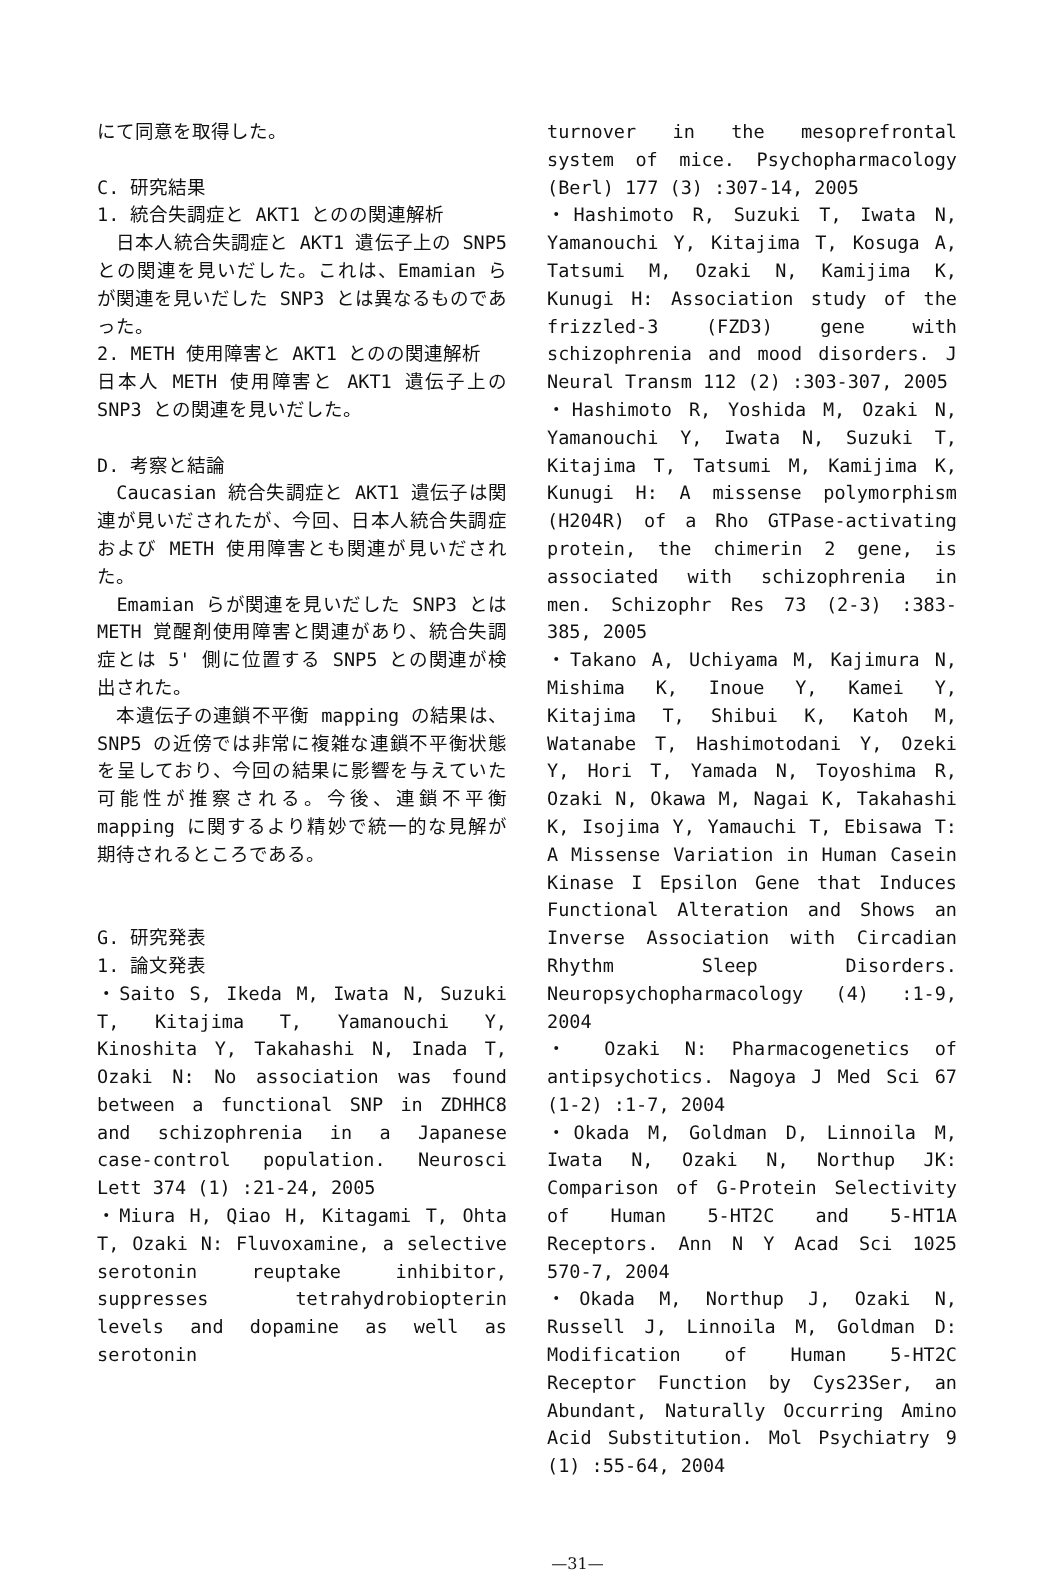にて同意を取得した。
C. 研究結果
1. 統合失調症と AKT1 とのの関連解析
　日本人統合失調症と AKT1 遺伝子上の SNP5 との関連を見いだした。これは、Emamian らが関連を見いだした SNP3 とは異なるものであった。
2. METH 使用障害と AKT1 とのの関連解析
日本人 METH 使用障害と AKT1 遺伝子上の SNP3 との関連を見いだした。
D. 考察と結論
　Caucasian 統合失調症と AKT1 遺伝子は関連が見いだされたが、今回、日本人統合失調症および METH 使用障害とも関連が見いだされた。
　Emamian らが関連を見いだした SNP3 とは METH 覚醒剤使用障害と関連があり、統合失調症とは 5' 側に位置する SNP5 との関連が検出された。
　本遺伝子の連鎖不平衡 mapping の結果は、SNP5 の近傍では非常に複雑な連鎖不平衡状態を呈しており、今回の結果に影響を与えていた可能性が推察される。今後、連鎖不平衡 mapping に関するより精妙で統一的な見解が期待されるところである。
G. 研究発表
1. 論文発表
・Saito S, Ikeda M, Iwata N, Suzuki T, Kitajima T, Yamanouchi Y, Kinoshita Y, Takahashi N, Inada T, Ozaki N: No association was found between a functional SNP in ZDHHC8 and schizophrenia in a Japanese case-control population. Neurosci Lett 374 (1) :21-24, 2005
・Miura H, Qiao H, Kitagami T, Ohta T, Ozaki N: Fluvoxamine, a selective serotonin reuptake inhibitor, suppresses tetrahydrobiopterin levels and dopamine as well as serotonin
turnover in the mesoprefrontal system of mice. Psychopharmacology (Berl) 177 (3) :307-14, 2005
・Hashimoto R, Suzuki T, Iwata N, Yamanouchi Y, Kitajima T, Kosuga A, Tatsumi M, Ozaki N, Kamijima K, Kunugi H: Association study of the frizzled-3 (FZD3) gene with schizophrenia and mood disorders. J Neural Transm 112 (2) :303-307, 2005
・Hashimoto R, Yoshida M, Ozaki N, Yamanouchi Y, Iwata N, Suzuki T, Kitajima T, Tatsumi M, Kamijima K, Kunugi H: A missense polymorphism (H204R) of a Rho GTPase-activating protein, the chimerin 2 gene, is associated with schizophrenia in men. Schizophr Res 73 (2-3) :383-385, 2005
・Takano A, Uchiyama M, Kajimura N, Mishima K, Inoue Y, Kamei Y, Kitajima T, Shibui K, Katoh M, Watanabe T, Hashimotodani Y, Ozeki Y, Hori T, Yamada N, Toyoshima R, Ozaki N, Okawa M, Nagai K, Takahashi K, Isojima Y, Yamauchi T, Ebisawa T: A Missense Variation in Human Casein Kinase I Epsilon Gene that Induces Functional Alteration and Shows an Inverse Association with Circadian Rhythm Sleep Disorders. Neuropsychopharmacology (4) :1-9, 2004
・ Ozaki N: Pharmacogenetics of antipsychotics. Nagoya J Med Sci 67 (1-2) :1-7, 2004
・Okada M, Goldman D, Linnoila M, Iwata N, Ozaki N, Northup JK: Comparison of G-Protein Selectivity of Human 5-HT2C and 5-HT1A Receptors. Ann N Y Acad Sci 1025 570-7, 2004
・Okada M, Northup J, Ozaki N, Russell J, Linnoila M, Goldman D: Modification of Human 5-HT2C Receptor Function by Cys23Ser, an Abundant, Naturally Occurring Amino Acid Substitution. Mol Psychiatry 9 (1) :55-64, 2004
—31—